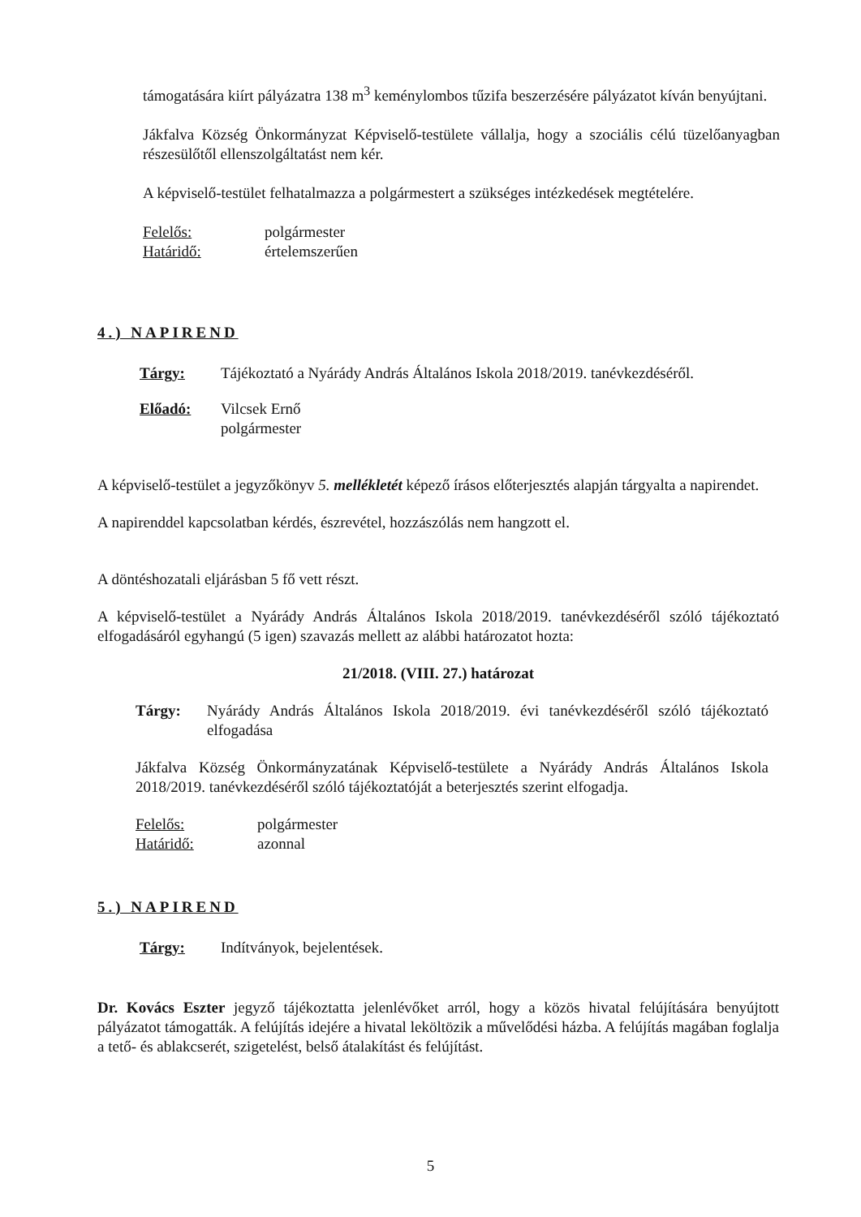támogatására kiírt pályázatra 138 m<sup>3</sup> keménylombos tűzifa beszerzésére pályázatot kíván benyújtani.
Jákfalva Község Önkormányzat Képviselő-testülete vállalja, hogy a szociális célú tüzelőanyagban részesülőtől ellenszolgáltatást nem kér.
A képviselő-testület felhatalmazza a polgármestert a szükséges intézkedések megtételére.
Felelős: polgármester
Határidő: értelemszerűen
4.) NAPIREND
Tárgy: Tájékoztató a Nyárády András Általános Iskola 2018/2019. tanévkezdéséről.
Előadó: Vilcsek Ernő
polgármester
A képviselő-testület a jegyzőkönyv 5. mellékletét képező írásos előterjesztés alapján tárgyalta a napirendet.
A napirenddel kapcsolatban kérdés, észrevétel, hozzászólás nem hangzott el.
A döntéshozatali eljárásban 5 fő vett részt.
A képviselő-testület a Nyárády András Általános Iskola 2018/2019. tanévkezdéséről szóló tájékoztató elfogadásáról egyhangú (5 igen) szavazás mellett az alábbi határozatot hozta:
21/2018. (VIII. 27.) határozat
Tárgy: Nyárády András Általános Iskola 2018/2019. évi tanévkezdéséről szóló tájékoztató elfogadása
Jákfalva Község Önkormányzatának Képviselő-testülete a Nyárády András Általános Iskola 2018/2019. tanévkezdéséről szóló tájékoztatóját a beterjesztés szerint elfogadja.
Felelős: polgármester
Határidő: azonnal
5.) NAPIREND
Tárgy: Indítványok, bejelentések.
Dr. Kovács Eszter jegyző tájékoztatta jelenlévőket arról, hogy a közös hivatal felújítására benyújtott pályázatot támogatták. A felújítás idejére a hivatal leköltözik a művelődési házba. A felújítás magában foglalja a tető- és ablakcserét, szigetelést, belső átalakítást és felújítást.
5